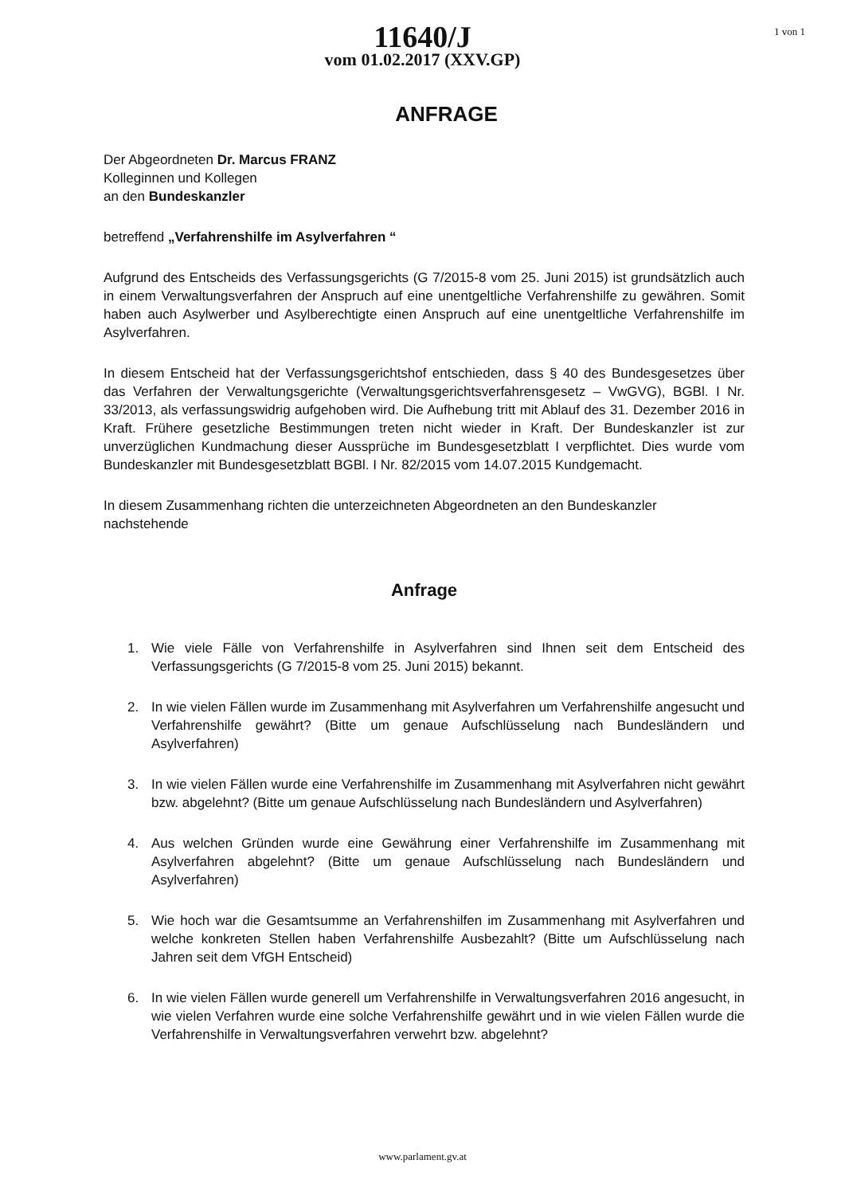11640/J
vom 01.02.2017 (XXV.GP)
1 von 1
ANFRAGE
Der Abgeordneten Dr. Marcus FRANZ
Kolleginnen und Kollegen
an den Bundeskanzler
betreffend „Verfahrenshilfe im Asylverfahren “
Aufgrund des Entscheids des Verfassungsgerichts (G 7/2015-8 vom 25. Juni 2015) ist grundsätzlich auch in einem Verwaltungsverfahren der Anspruch auf eine unentgeltliche Verfahrenshilfe zu gewähren. Somit haben auch Asylwerber und Asylberechtigte einen Anspruch auf eine unentgeltliche Verfahrenshilfe im Asylverfahren.
In diesem Entscheid hat der Verfassungsgerichtshof entschieden, dass § 40 des Bundesgesetzes über das Verfahren der Verwaltungsgerichte (Verwaltungsgerichtsverfahrensgesetz – VwGVG), BGBl. I Nr. 33/2013, als verfassungswidrig aufgehoben wird. Die Aufhebung tritt mit Ablauf des 31. Dezember 2016 in Kraft. Frühere gesetzliche Bestimmungen treten nicht wieder in Kraft. Der Bundeskanzler ist zur unverzüglichen Kundmachung dieser Aussprüche im Bundesgesetzblatt I verpflichtet. Dies wurde vom Bundeskanzler mit Bundesgesetzblatt BGBl. I Nr. 82/2015 vom 14.07.2015 Kundgemacht.
In diesem Zusammenhang richten die unterzeichneten Abgeordneten an den Bundeskanzler nachstehende
Anfrage
1. Wie viele Fälle von Verfahrenshilfe in Asylverfahren sind Ihnen seit dem Entscheid des Verfassungsgerichts (G 7/2015-8 vom 25. Juni 2015) bekannt.
2. In wie vielen Fällen wurde im Zusammenhang mit Asylverfahren um Verfahrenshilfe angesucht und Verfahrenshilfe gewährt? (Bitte um genaue Aufschlüsselung nach Bundesländern und Asylverfahren)
3. In wie vielen Fällen wurde eine Verfahrenshilfe im Zusammenhang mit Asylverfahren nicht gewährt bzw. abgelehnt? (Bitte um genaue Aufschlüsselung nach Bundesländern und Asylverfahren)
4. Aus welchen Gründen wurde eine Gewährung einer Verfahrenshilfe im Zusammenhang mit Asylverfahren abgelehnt? (Bitte um genaue Aufschlüsselung nach Bundesländern und Asylverfahren)
5. Wie hoch war die Gesamtsumme an Verfahrenshilfen im Zusammenhang mit Asylverfahren und welche konkreten Stellen haben Verfahrenshilfe Ausbezahlt? (Bitte um Aufschlüsselung nach Jahren seit dem VfGH Entscheid)
6. In wie vielen Fällen wurde generell um Verfahrenshilfe in Verwaltungsverfahren 2016 angesucht, in wie vielen Verfahren wurde eine solche Verfahrenshilfe gewährt und in wie vielen Fällen wurde die Verfahrenshilfe in Verwaltungsverfahren verwehrt bzw. abgelehnt?
www.parlament.gv.at